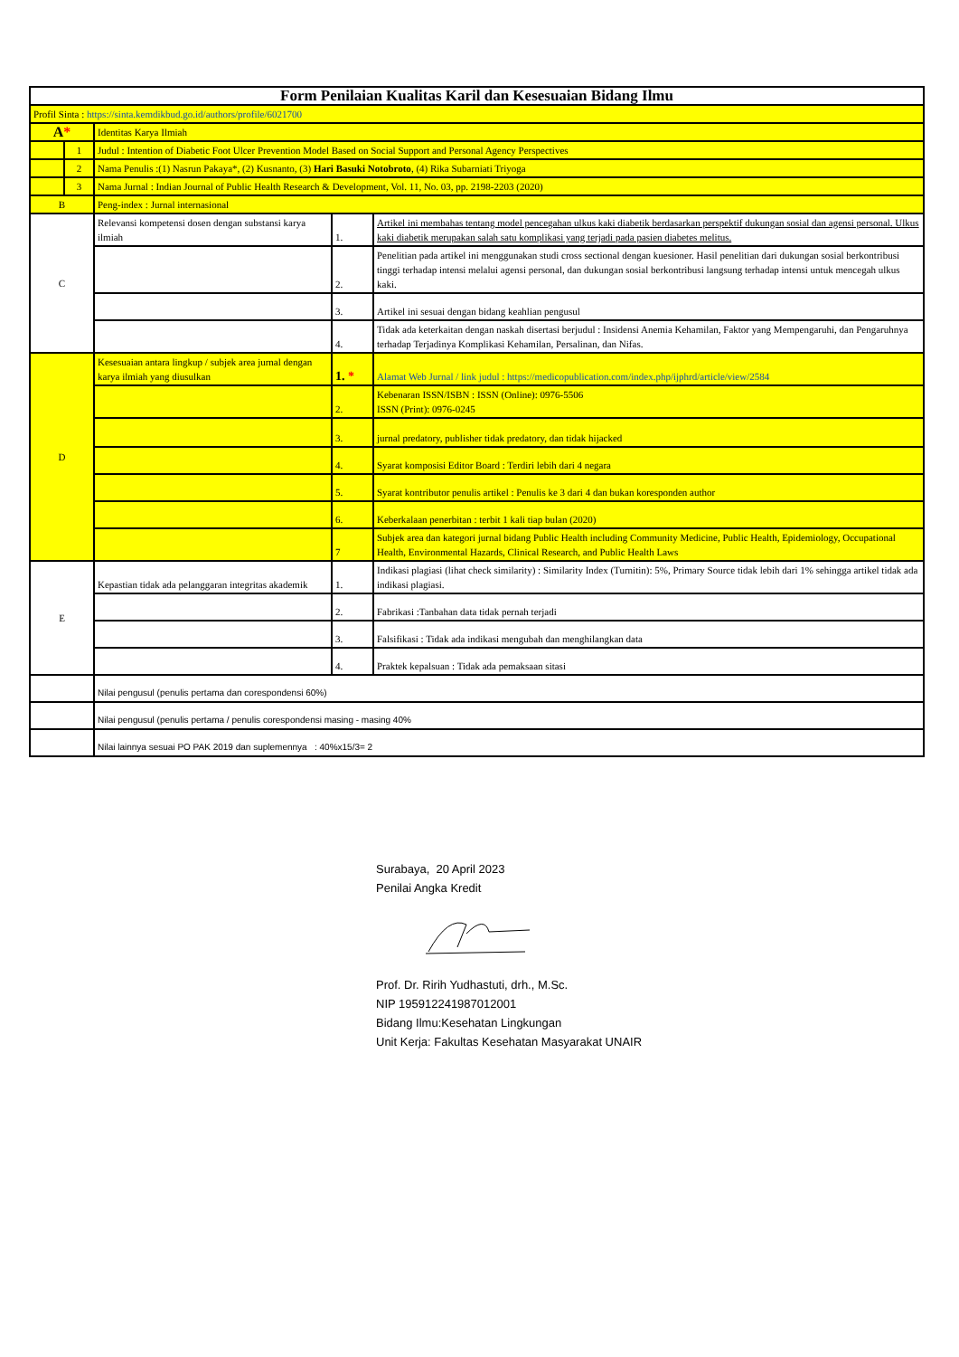| Form Penilaian Kualitas Karil dan Kesesuaian Bidang Ilmu | | | | |
| Profil Sinta : https://sinta.kemdikbud.go.id/authors/profile/6021700 | | | | |
| A * | | Identitas Karya Ilmiah | | |
| | 1 | Judul : Intention of Diabetic Foot Ulcer Prevention Model Based on Social Support and Personal Agency Perspectives | | |
| | 2 | Nama Penulis :(1) Nasrun Pakaya*, (2) Kusnanto, (3) Hari Basuki Notobroto , (4) Rika Subarniati Triyoga | | |
| | 3 | Nama Jurnal : Indian Journal of Public Health Research & Development, Vol. 11, No. 03, pp. 2198-2203 (2020) | | |
| B | | Peng-index : Jurnal internasional | | |
| C | | Relevansi kompetensi dosen dengan substansi karya ilmiah | 1. | Artikel ini membahas tentang model pencegahan ulkus kaki diabetik berdasarkan perspektif dukungan sosial dan agensi personal. Ulkus kaki diabetik merupakan salah satu komplikasi yang terjadi pada pasien diabetes melitus. |
| | | | 2. | Penelitian pada artikel ini menggunakan studi cross sectional dengan kuesioner. Hasil penelitian dari dukungan sosial berkontribusi tinggi terhadap intensi melalui agensi personal, dan dukungan sosial berkontribusi langsung terhadap intensi untuk mencegah ulkus kaki. |
| | | | 3. | Artikel ini sesuai dengan bidang keahlian pengusul |
| | | | 4. | Tidak ada keterkaitan dengan naskah disertasi berjudul : Insidensi Anemia Kehamilan, Faktor yang Mempengaruhi, dan Pengaruhnya terhadap Terjadinya Komplikasi Kehamilan, Persalinan, dan Nifas. |
| D | | Kesesuaian antara lingkup / subjek area jurnal dengan karya ilmiah yang diusulkan | 1. * | Alamat Web Jurnal / link judul : https://medicopublication.com/index.php/ijphrd/article/view/2584 |
| | | | 2. | Kebenaran ISSN/ISBN : ISSN (Online): 0976-5506 ISSN (Print): 0976-0245 |
| | | | 3. | jurnal predatory, publisher tidak predatory, dan tidak hijacked |
| | | | 4. | Syarat komposisi Editor Board : Terdiri lebih dari 4 negara |
| | | | 5. | Syarat kontributor penulis artikel : Penulis ke 3 dari 4 dan bukan koresponden author |
| | | | 6. | Keberkalaan penerbitan : terbit 1 kali tiap bulan (2020) |
| | | | 7 | Subjek area dan kategori jurnal bidang Public Health including Community Medicine, Public Health, Epidemiology, Occupational Health, Environmental Hazards, Clinical Research, and Public Health Laws |
| E | | Kepastian tidak ada pelanggaran integritas akademik | 1. | Indikasi plagiasi (lihat check similarity) : Similarity Index (Turnitin): 5%, Primary Source tidak lebih dari 1% sehingga artikel tidak ada indikasi plagiasi. |
| | | | 2. | Fabrikasi :Tanbahan data tidak pernah terjadi |
| | | | 3. | Falsifikasi : Tidak ada indikasi mengubah dan menghilangkan data |
| | | | 4. | Praktek kepalsuan : Tidak ada pemaksaan sitasi |
| | | Nilai pengusul (penulis pertama dan corespondensi 60%) | | |
| | | Nilai pengusul (penulis pertama / penulis corespondensi masing - masing 40% | | |
| | | Nilai lainnya sesuai PO PAK 2019 dan suplemennya : 40%x15/3= 2 | | |
Surabaya, 20 April 2023
Penilai Angka Kredit
Prof. Dr. Ririh Yudhastuti, drh., M.Sc.
NIP 195912241987012001
Bidang Ilmu:Kesehatan Lingkungan
Unit Kerja: Fakultas Kesehatan Masyarakat UNAIR